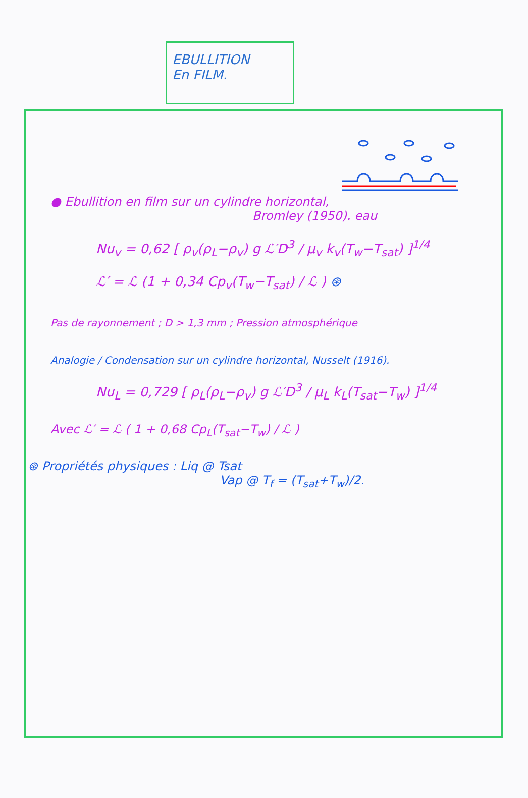EBULLITION
En FILM.
● Ebullition en film sur un cylindre horizontal,
Bromley (1950). eau
Nu<sub>v</sub> = 0,62 [ ρ<sub>v</sub>(ρ<sub>L</sub>−ρ<sub>v</sub>) g ℒ′D<sup>3</sup> / μ<sub>v</sub> k<sub>v</sub>(T<sub>w</sub>−T<sub>sat</sub>) ]<sup>1/4</sup>
ℒ′ = ℒ (1 + 0,34 Cp<sub>v</sub>(T<sub>w</sub>−T<sub>sat</sub>) / ℒ ) ⊛
Pas de rayonnement ; D > 1,3 mm ; Pression atmosphérique
Analogie / Condensation sur un cylindre horizontal, Nusselt (1916).
Nu<sub>L</sub> = 0,729 [ ρ<sub>L</sub>(ρ<sub>L</sub>−ρ<sub>v</sub>) g ℒ′D<sup>3</sup> / μ<sub>L</sub> k<sub>L</sub>(T<sub>sat</sub>−T<sub>w</sub>) ]<sup>1/4</sup>
Avec ℒ′ = ℒ ( 1 + 0,68 Cp<sub>L</sub>(T<sub>sat</sub>−T<sub>w</sub>) / ℒ )
⊛ Propriétés physiques : Liq @ Tsat
Vap @ T<sub>f</sub> = (T<sub>sat</sub>+T<sub>w</sub>)/2.